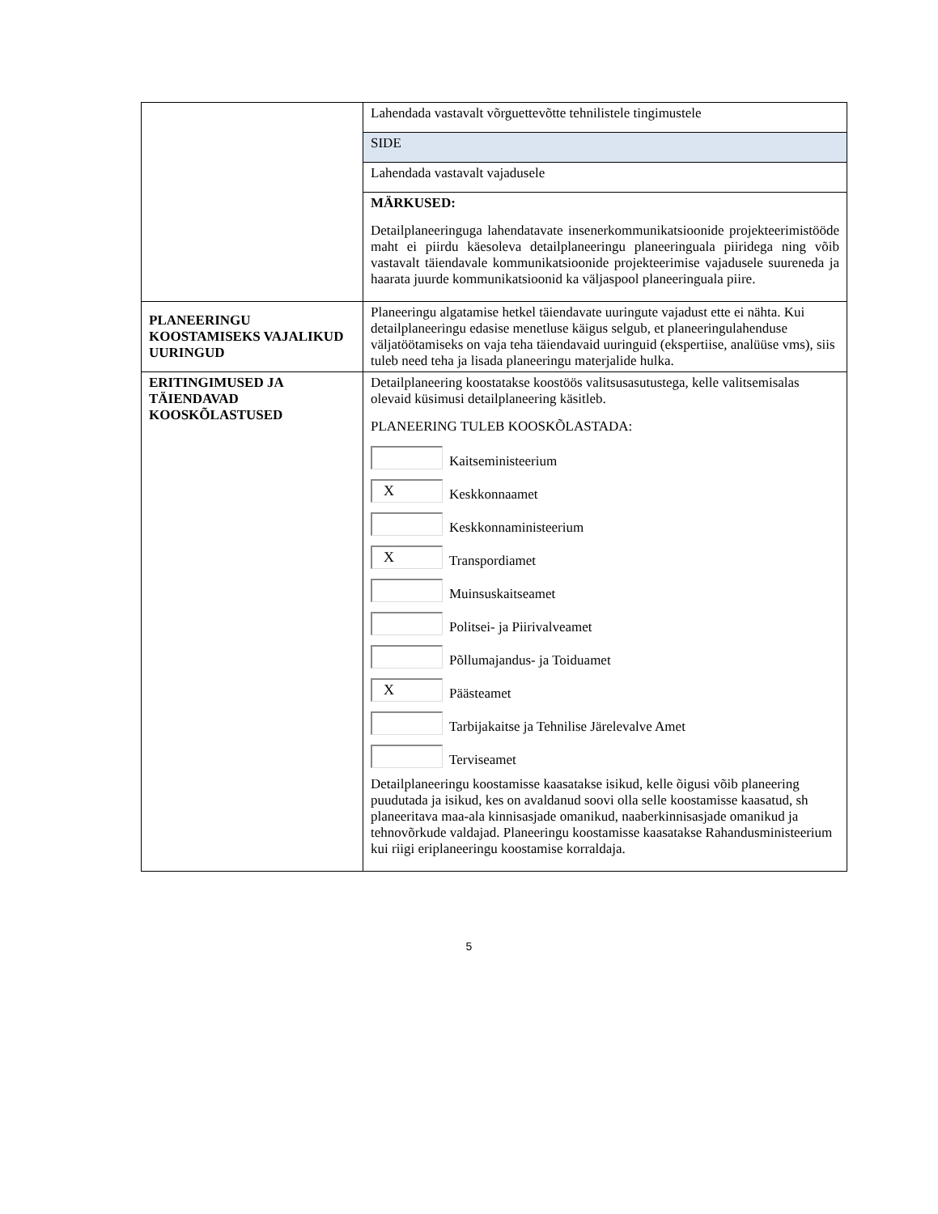| | Lahendada vastavalt võrguettevõtte tehnilistele tingimustele |
| | SIDE |
| | Lahendada vastavalt vajadusele |
| | MÄRKUSED: Detailplaneeringuga lahendatavate insenerkommunikatsioonide projekteerimistööde maht ei piirdu käesoleva detailplaneeringu planeeringuala piiridega ning võib vastavalt täiendavale kommunikatsioonide projekteerimise vajadusele suureneda ja haarata juurde kommunikatsioonid ka väljaspool planeeringuala piire. |
| PLANEERINGU KOOSTAMISEKS VAJALIKUD UURINGUD | Planeeringu algatamise hetkel täiendavate uuringute vajadust ette ei nähta. Kui detailplaneeringu edasise menetluse käigus selgub, et planeeringulahenduse väljatöötamiseks on vaja teha täiendavaid uuringuid (ekspertiise, analüüse vms), siis tuleb need teha ja lisada planeeringu materjalide hulka. |
| ERITINGIMUSED JA TÄIENDAVAD KOOSKÕLASTUSED | Detailplaneering koostatakse koostöös valitsusasutustega, kelle valitsemisalas olevaid küsimusi detailplaneering käsitleb. PLANEERING TULEB KOOSKÕLASTADA: Kaitseministeerium X Keskkonnaamet Keskkonnaministeerium X Transpordiamet Muinsuskaitseamet Politsei- ja Piirivalveamet Põllumajandus- ja Toiduamet X Päästeamet Tarbijakaitse ja Tehnilise Järelevalve Amet Terviseamet Detailplaneeringu koostamisse kaasatakse isikud, kelle õigusi võib planeering puudutada ja isikud, kes on avaldanud soovi olla selle koostamisse kaasatud, sh planeeritava maa-ala kinnisasjade omanikud, naaberkinnisasjade omanikud ja tehnovõrkude valdajad. Planeeringu koostamisse kaasatakse Rahandusministeerium kui riigi eriplaneeringu koostamise korraldaja. |
5